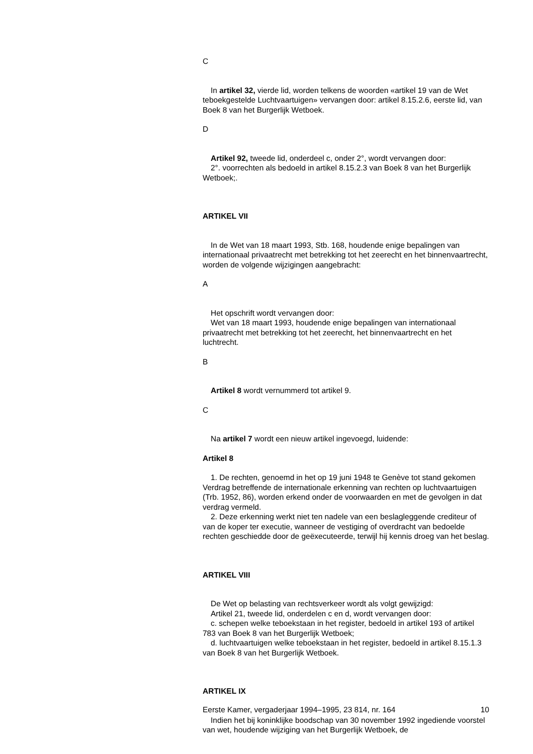C
In artikel 32, vierde lid, worden telkens de woorden «artikel 19 van de Wet teboekgestelde Luchtvaartuigen» vervangen door: artikel 8.15.2.6, eerste lid, van Boek 8 van het Burgerlijk Wetboek.
D
Artikel 92, tweede lid, onderdeel c, onder 2°, wordt vervangen door:
2°. voorrechten als bedoeld in artikel 8.15.2.3 van Boek 8 van het Burgerlijk Wetboek;.
ARTIKEL VII
In de Wet van 18 maart 1993, Stb. 168, houdende enige bepalingen van internationaal privaatrecht met betrekking tot het zeerecht en het binnenvaartrecht, worden de volgende wijzigingen aangebracht:
A
Het opschrift wordt vervangen door:
Wet van 18 maart 1993, houdende enige bepalingen van internationaal privaatrecht met betrekking tot het zeerecht, het binnenvaartrecht en het luchtrecht.
B
Artikel 8 wordt vernummerd tot artikel 9.
C
Na artikel 7 wordt een nieuw artikel ingevoegd, luidende:
Artikel 8
1. De rechten, genoemd in het op 19 juni 1948 te Genève tot stand gekomen Verdrag betreffende de internationale erkenning van rechten op luchtvaartuigen (Trb. 1952, 86), worden erkend onder de voorwaarden en met de gevolgen in dat verdrag vermeld.
2. Deze erkenning werkt niet ten nadele van een beslagleggende crediteur of van de koper ter executie, wanneer de vestiging of overdracht van bedoelde rechten geschiedde door de geëxecuteerde, terwijl hij kennis droeg van het beslag.
ARTIKEL VIII
De Wet op belasting van rechtsverkeer wordt als volgt gewijzigd:
Artikel 21, tweede lid, onderdelen c en d, wordt vervangen door:
c. schepen welke teboekstaan in het register, bedoeld in artikel 193 of artikel 783 van Boek 8 van het Burgerlijk Wetboek;
d. luchtvaartuigen welke teboekstaan in het register, bedoeld in artikel 8.15.1.3 van Boek 8 van het Burgerlijk Wetboek.
ARTIKEL IX
Indien het bij koninklijke boodschap van 30 november 1992 ingediende voorstel van wet, houdende wijziging van het Burgerlijk Wetboek, de
Eerste Kamer, vergaderjaar 1994–1995, 23 814, nr. 164 10